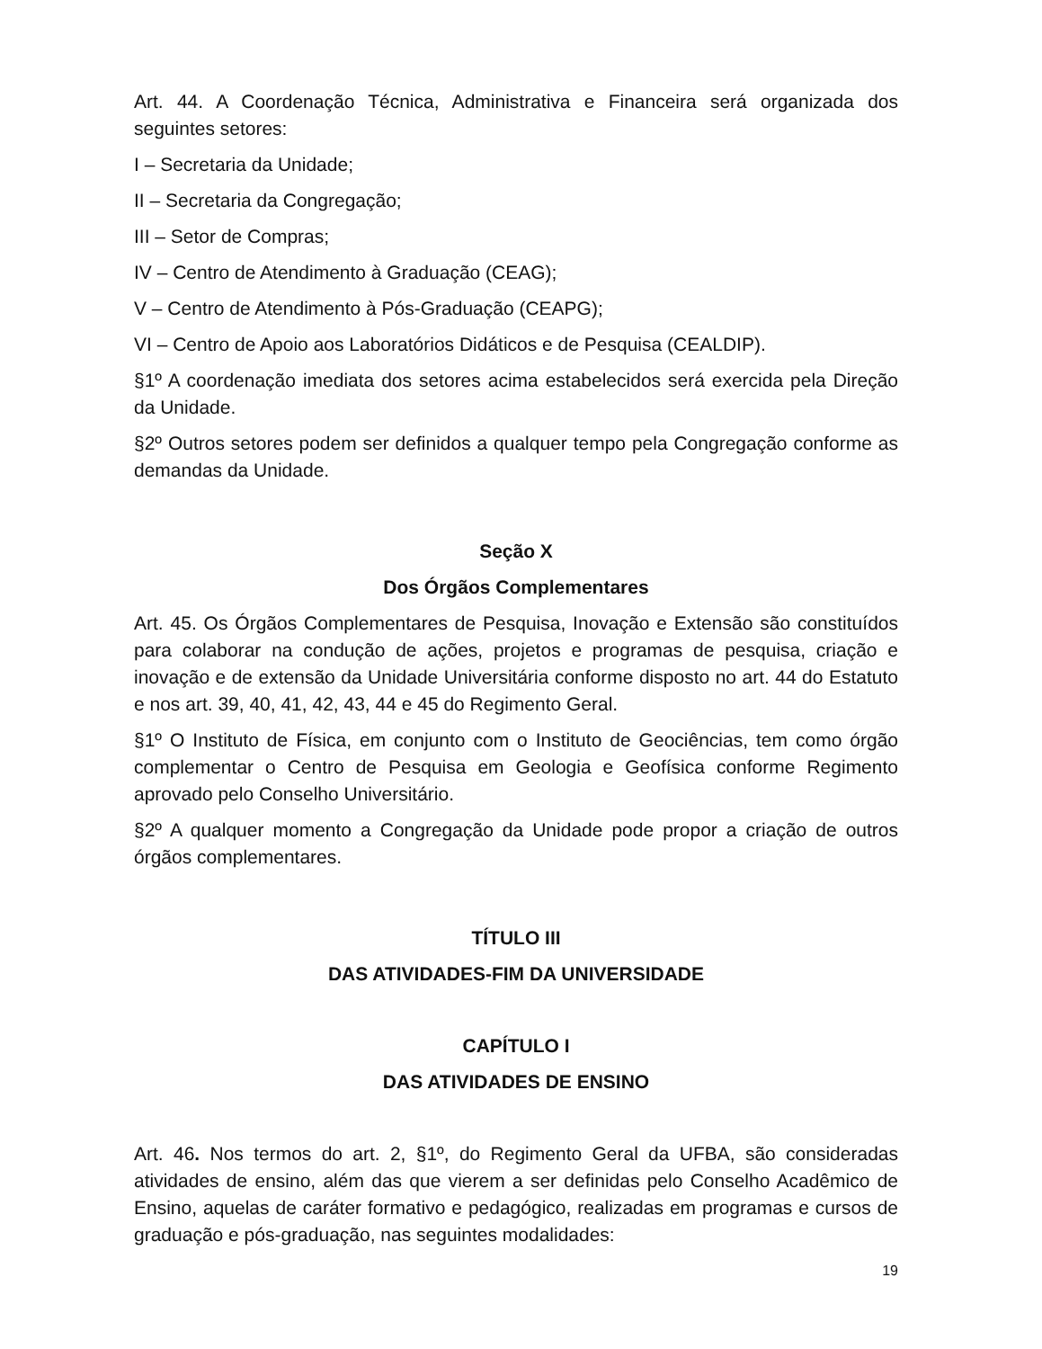Art. 44. A Coordenação Técnica, Administrativa e Financeira será organizada dos seguintes setores:
I – Secretaria da Unidade;
II – Secretaria da Congregação;
III – Setor de Compras;
IV – Centro de Atendimento à Graduação (CEAG);
V – Centro de Atendimento à Pós-Graduação (CEAPG);
VI – Centro de Apoio aos Laboratórios Didáticos e de Pesquisa (CEALDIP).
§1º A coordenação imediata dos setores acima estabelecidos será exercida pela Direção da Unidade.
§2º Outros setores podem ser definidos a qualquer tempo pela Congregação conforme as demandas da Unidade.
Seção X
Dos Órgãos Complementares
Art. 45. Os Órgãos Complementares de Pesquisa, Inovação e Extensão são constituídos para colaborar na condução de ações, projetos e programas de pesquisa, criação e inovação e de extensão da Unidade Universitária conforme disposto no art. 44 do Estatuto e nos art. 39, 40, 41, 42, 43, 44 e 45 do Regimento Geral.
§1º O Instituto de Física, em conjunto com o Instituto de Geociências, tem como órgão complementar o Centro de Pesquisa em Geologia e Geofísica conforme Regimento aprovado pelo Conselho Universitário.
§2º A qualquer momento a Congregação da Unidade pode propor a criação de outros órgãos complementares.
TÍTULO III
DAS ATIVIDADES-FIM DA UNIVERSIDADE
CAPÍTULO I
DAS ATIVIDADES DE ENSINO
Art. 46. Nos termos do art. 2, §1º, do Regimento Geral da UFBA, são consideradas atividades de ensino, além das que vierem a ser definidas pelo Conselho Acadêmico de Ensino, aquelas de caráter formativo e pedagógico, realizadas em programas e cursos de graduação e pós-graduação, nas seguintes modalidades:
19